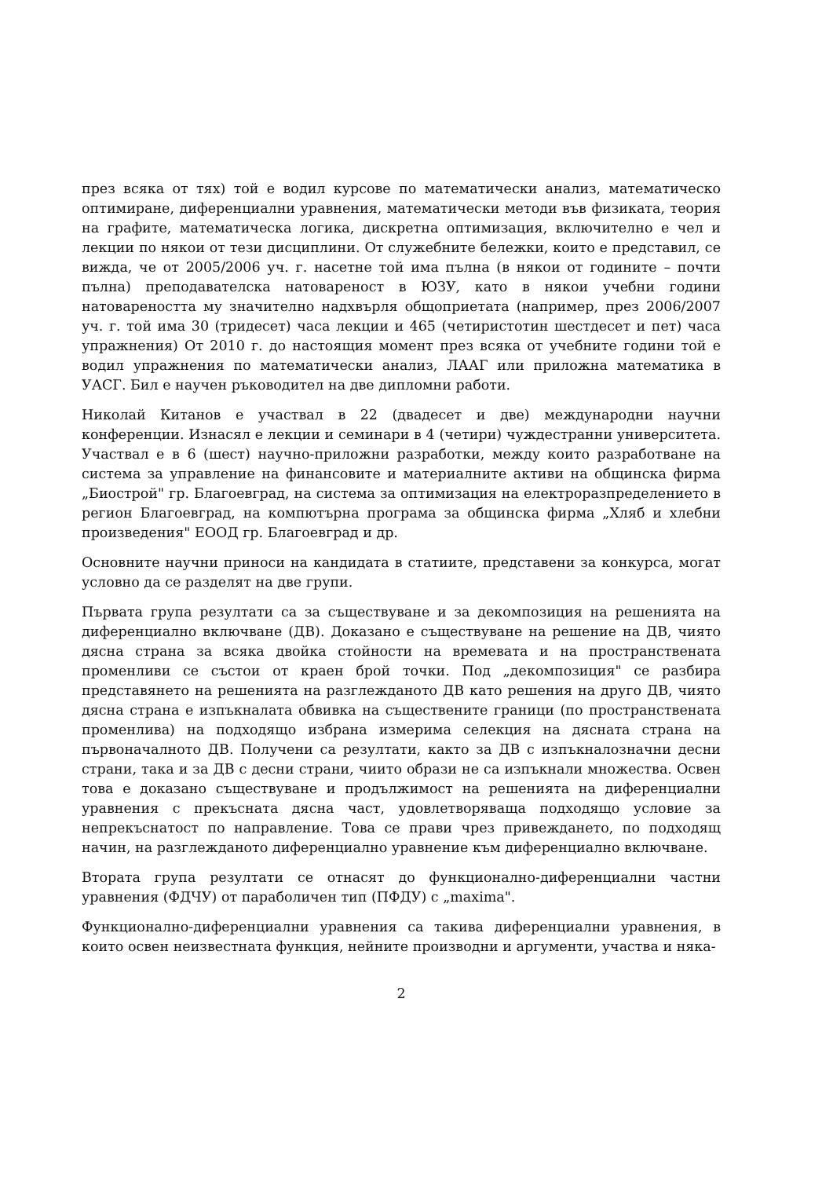през всяка от тях) той е водил курсове по математически анализ, математическо оптимиране, диференциални уравнения, математически методи във физиката, теория на графите, математическа логика, дискретна оптимизация, включително е чел и лекции по някои от тези дисциплини. От служебните бележки, които е представил, се вижда, че от 2005/2006 уч. г. насетне той има пълна (в някои от годините – почти пълна) преподавателска натовареност в ЮЗУ, като в някои учебни години натовареността му значително надхвърля общоприетата (например, през 2006/2007 уч. г. той има 30 (тридесет) часа лекции и 465 (четиристотин шестдесет и пет) часа упражнения) От 2010 г. до настоящия момент през всяка от учебните години той е водил упражнения по математически анализ, ЛААГ или приложна математика в УАСГ. Бил е научен ръководител на две дипломни работи.
Николай Китанов е участвал в 22 (двадесет и две) международни научни конференции. Изнасял е лекции и семинари в 4 (четири) чуждестранни университета. Участвал е в 6 (шест) научно-приложни разработки, между които разработване на система за управление на финансовите и материалните активи на общинска фирма „Биострой" гр. Благоевград, на система за оптимизация на електроразпределението в регион Благоевград, на компютърна програма за общинска фирма „Хляб и хлебни произведения" ЕООД гр. Благоевград и др.
Основните научни приноси на кандидата в статиите, представени за конкурса, могат условно да се разделят на две групи.
Първата група резултати са за съществуване и за декомпозиция на решенията на диференциално включване (ДВ). Доказано е съществуване на решение на ДВ, чиято дясна страна за всяка двойка стойности на времевата и на пространствената променливи се състои от краен брой точки. Под „декомпозиция" се разбира представянето на решенията на разглежданото ДВ като решения на друго ДВ, чиято дясна страна е изпъкналата обвивка на съществените граници (по пространствената променлива) на подходящо избрана измерима селекция на дясната страна на първоначалното ДВ. Получени са резултати, както за ДВ с изпъкналозначни десни страни, така и за ДВ с десни страни, чиито образи не са изпъкнали множества. Освен това е доказано съществуване и продължимост на решенията на диференциални уравнения с прекъсната дясна част, удовлетворяваща подходящо условие за непрекъснатост по направление. Това се прави чрез привеждането, по подходящ начин, на разглежданото диференциално уравнение към диференциално включване.
Втората група резултати се отнасят до функционално-диференциални частни уравнения (ФДЧУ) от параболичен тип (ПФДУ) с „maxima".
Функционално-диференциални уравнения са такива диференциални уравнения, в които освен неизвестната функция, нейните производни и аргументи, участва и няка-
2